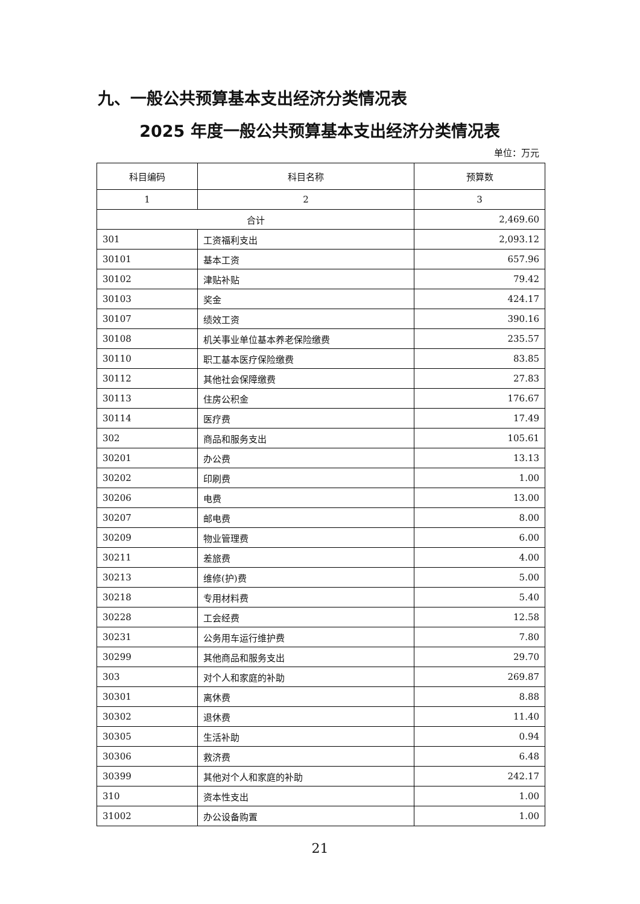九、一般公共预算基本支出经济分类情况表
2025 年度一般公共预算基本支出经济分类情况表
单位：万元
| 科目编码 | 科目名称 | 预算数 |
| --- | --- | --- |
| 1 | 2 | 3 |
| 合计 | | 2,469.60 |
| 301 | 工资福利支出 | 2,093.12 |
| 30101 | 基本工资 | 657.96 |
| 30102 | 津贴补贴 | 79.42 |
| 30103 | 奖金 | 424.17 |
| 30107 | 绩效工资 | 390.16 |
| 30108 | 机关事业单位基本养老保险缴费 | 235.57 |
| 30110 | 职工基本医疗保险缴费 | 83.85 |
| 30112 | 其他社会保障缴费 | 27.83 |
| 30113 | 住房公积金 | 176.67 |
| 30114 | 医疗费 | 17.49 |
| 302 | 商品和服务支出 | 105.61 |
| 30201 | 办公费 | 13.13 |
| 30202 | 印刷费 | 1.00 |
| 30206 | 电费 | 13.00 |
| 30207 | 邮电费 | 8.00 |
| 30209 | 物业管理费 | 6.00 |
| 30211 | 差旅费 | 4.00 |
| 30213 | 维修(护)费 | 5.00 |
| 30218 | 专用材料费 | 5.40 |
| 30228 | 工会经费 | 12.58 |
| 30231 | 公务用车运行维护费 | 7.80 |
| 30299 | 其他商品和服务支出 | 29.70 |
| 303 | 对个人和家庭的补助 | 269.87 |
| 30301 | 离休费 | 8.88 |
| 30302 | 退休费 | 11.40 |
| 30305 | 生活补助 | 0.94 |
| 30306 | 救济费 | 6.48 |
| 30399 | 其他对个人和家庭的补助 | 242.17 |
| 310 | 资本性支出 | 1.00 |
| 31002 | 办公设备购置 | 1.00 |
21